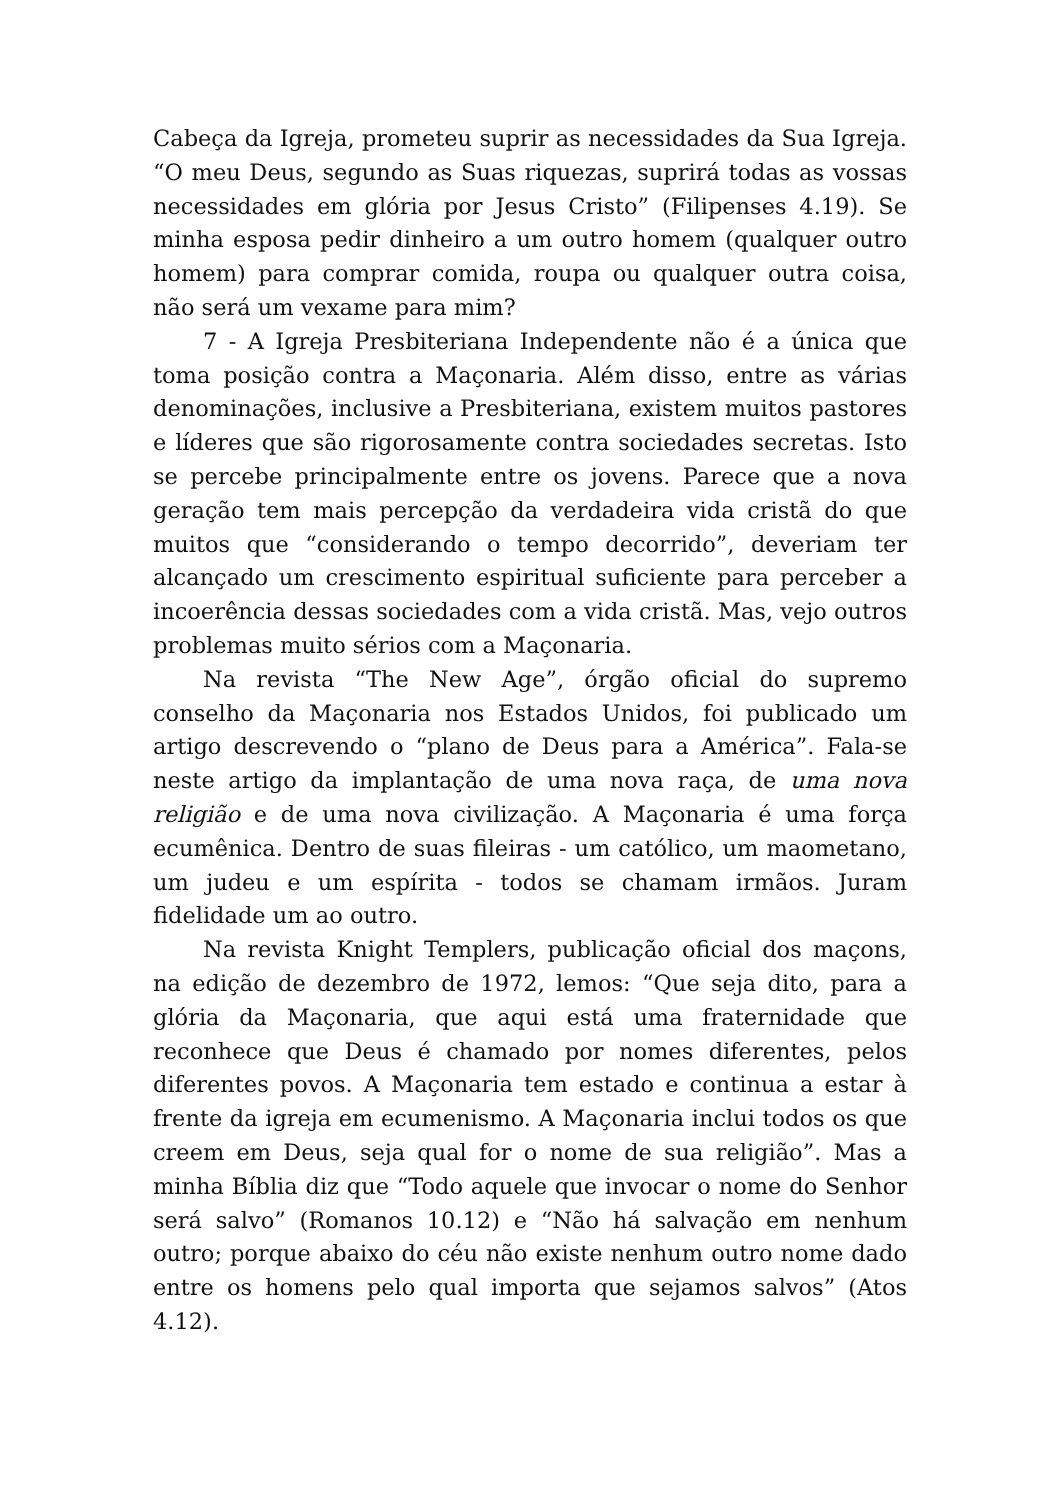Cabeça da Igreja, prometeu suprir as necessidades da Sua Igreja. “O meu Deus, segundo as Suas riquezas, suprirá todas as vossas necessidades em glória por Jesus Cristo” (Filipenses 4.19). Se minha esposa pedir dinheiro a um outro homem (qualquer outro homem) para comprar comida, roupa ou qualquer outra coisa, não será um vexame para mim?
7 - A Igreja Presbiteriana Independente não é a única que toma posição contra a Maçonaria. Além disso, entre as várias denominações, inclusive a Presbiteriana, existem muitos pastores e líderes que são rigorosamente contra sociedades secretas. Isto se percebe principalmente entre os jovens. Parece que a nova geração tem mais percepção da verdadeira vida cristã do que muitos que “considerando o tempo decorrido”, deveriam ter alcançado um crescimento espiritual suficiente para perceber a incoerência dessas sociedades com a vida cristã. Mas, vejo outros problemas muito sérios com a Maçonaria.
Na revista “The New Age”, órgão oficial do supremo conselho da Maçonaria nos Estados Unidos, foi publicado um artigo descrevendo o “plano de Deus para a América”. Fala-se neste artigo da implantação de uma nova raça, de uma nova religião e de uma nova civilização. A Maçonaria é uma força ecumênica. Dentro de suas fileiras - um católico, um maometano, um judeu e um espírita - todos se chamam irmãos. Juram fidelidade um ao outro.
Na revista Knight Templers, publicação oficial dos maçons, na edição de dezembro de 1972, lemos: “Que seja dito, para a glória da Maçonaria, que aqui está uma fraternidade que reconhece que Deus é chamado por nomes diferentes, pelos diferentes povos. A Maçonaria tem estado e continua a estar à frente da igreja em ecumenismo. A Maçonaria inclui todos os que creem em Deus, seja qual for o nome de sua religião”. Mas a minha Bíblia diz que “Todo aquele que invocar o nome do Senhor será salvo” (Romanos 10.12) e “Não há salvação em nenhum outro; porque abaixo do céu não existe nenhum outro nome dado entre os homens pelo qual importa que sejamos salvos” (Atos 4.12).